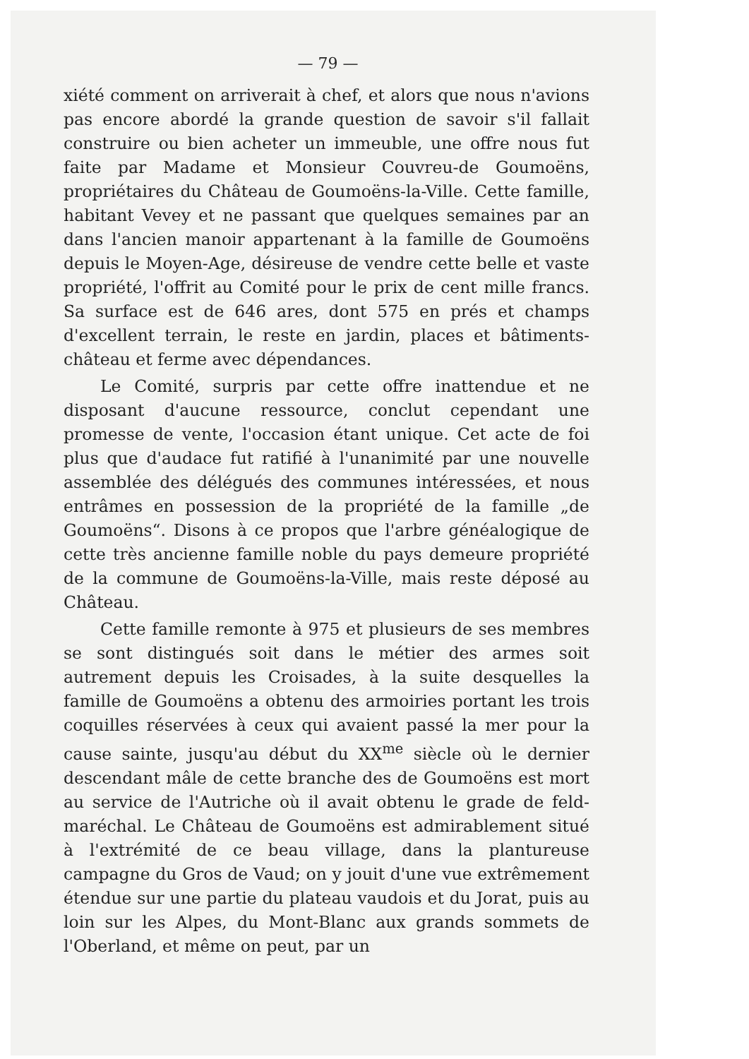— 79 —
xiété comment on arriverait à chef, et alors que nous n'avions pas encore abordé la grande question de savoir s'il fallait construire ou bien acheter un immeuble, une offre nous fut faite par Madame et Monsieur Couvreu-de Goumoëns, propriétaires du Château de Goumoëns-la-Ville. Cette famille, habitant Vevey et ne passant que quelques semaines par an dans l'ancien manoir appartenant à la famille de Goumoëns depuis le Moyen-Age, désireuse de vendre cette belle et vaste propriété, l'offrit au Comité pour le prix de cent mille francs. Sa surface est de 646 ares, dont 575 en prés et champs d'excellent terrain, le reste en jardin, places et bâtiments-château et ferme avec dépendances.
Le Comité, surpris par cette offre inattendue et ne disposant d'aucune ressource, conclut cependant une promesse de vente, l'occasion étant unique. Cet acte de foi plus que d'audace fut ratifié à l'unanimité par une nouvelle assemblée des délégués des communes intéressées, et nous entrâmes en possession de la propriété de la famille „de Goumoëns“. Disons à ce propos que l'arbre généalogique de cette très ancienne famille noble du pays demeure propriété de la commune de Goumoëns-la-Ville, mais reste déposé au Château.
Cette famille remonte à 975 et plusieurs de ses membres se sont distingués soit dans le métier des armes soit autrement depuis les Croisades, à la suite desquelles la famille de Goumoëns a obtenu des armoiries portant les trois coquilles réservées à ceux qui avaient passé la mer pour la cause sainte, jusqu'au début du XX<sup>me</sup> siècle où le dernier descendant mâle de cette branche des de Goumoëns est mort au service de l'Autriche où il avait obtenu le grade de feld-maréchal. Le Château de Goumoëns est admirablement situé à l'extrémité de ce beau village, dans la plantureuse campagne du Gros de Vaud; on y jouit d'une vue extrêmement étendue sur une partie du plateau vaudois et du Jorat, puis au loin sur les Alpes, du Mont-Blanc aux grands sommets de l'Oberland, et même on peut, par un